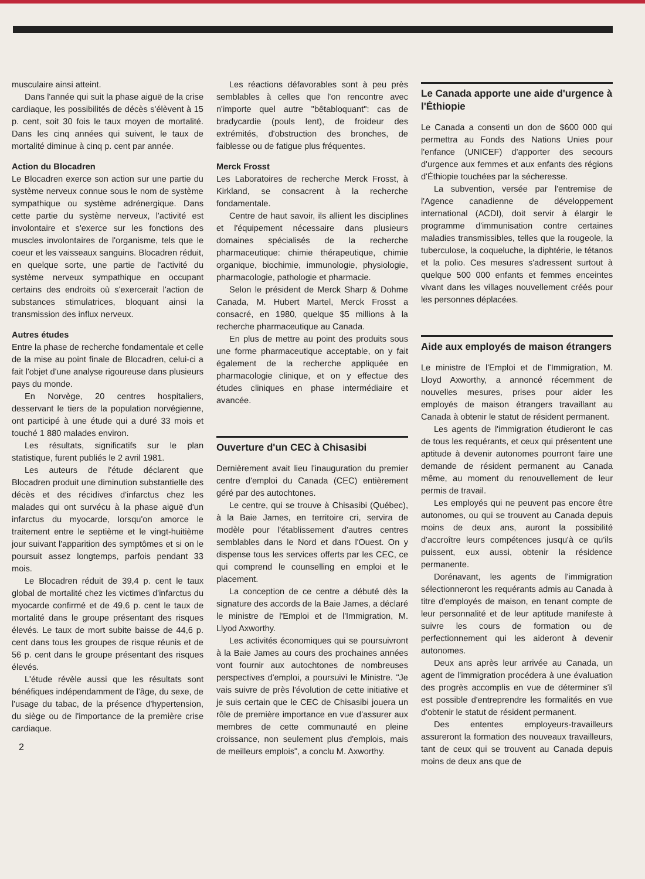musculaire ainsi atteint.
Dans l'année qui suit la phase aiguë de la crise cardiaque, les possibilités de décès s'élèvent à 15 p. cent, soit 30 fois le taux moyen de mortalité. Dans les cinq années qui suivent, le taux de mortalité diminue à cinq p. cent par année.
Action du Blocadren
Le Blocadren exerce son action sur une partie du système nerveux connue sous le nom de système sympathique ou système adrénergique. Dans cette partie du système nerveux, l'activité est involontaire et s'exerce sur les fonctions des muscles involontaires de l'organisme, tels que le coeur et les vaisseaux sanguins. Blocadren réduit, en quelque sorte, une partie de l'activité du système nerveux sympathique en occupant certains des endroits où s'exercerait l'action de substances stimulatrices, bloquant ainsi la transmission des influx nerveux.
Autres études
Entre la phase de recherche fondamentale et celle de la mise au point finale de Blocadren, celui-ci a fait l'objet d'une analyse rigoureuse dans plusieurs pays du monde.
En Norvège, 20 centres hospitaliers, desservant le tiers de la population norvégienne, ont participé à une étude qui a duré 33 mois et touché 1 880 malades environ.
Les résultats, significatifs sur le plan statistique, furent publiés le 2 avril 1981.
Les auteurs de l'étude déclarent que Blocadren produit une diminution substantielle des décès et des récidives d'infarctus chez les malades qui ont survécu à la phase aiguë d'un infarctus du myocarde, lorsqu'on amorce le traitement entre le septième et le vingt-huitième jour suivant l'apparition des symptômes et si on le poursuit assez longtemps, parfois pendant 33 mois.
Le Blocadren réduit de 39,4 p. cent le taux global de mortalité chez les victimes d'infarctus du myocarde confirmé et de 49,6 p. cent le taux de mortalité dans le groupe présentant des risques élevés. Le taux de mort subite baisse de 44,6 p. cent dans tous les groupes de risque réunis et de 56 p. cent dans le groupe présentant des risques élevés.
L'étude révèle aussi que les résultats sont bénéfiques indépendamment de l'âge, du sexe, de l'usage du tabac, de la présence d'hypertension, du siège ou de l'importance de la première crise cardiaque.
2
Les réactions défavorables sont à peu près semblables à celles que l'on rencontre avec n'importe quel autre "bêtabloquant": cas de bradycardie (pouls lent), de froideur des extrémités, d'obstruction des bronches, de faiblesse ou de fatigue plus fréquentes.
Merck Frosst
Les Laboratoires de recherche Merck Frosst, à Kirkland, se consacrent à la recherche fondamentale.
Centre de haut savoir, ils allient les disciplines et l'équipement nécessaire dans plusieurs domaines spécialisés de la recherche pharmaceutique: chimie thérapeutique, chimie organique, biochimie, immunologie, physiologie, pharmacologie, pathologie et pharmacie.
Selon le président de Merck Sharp & Dohme Canada, M. Hubert Martel, Merck Frosst a consacré, en 1980, quelque $5 millions à la recherche pharmaceutique au Canada.
En plus de mettre au point des produits sous une forme pharmaceutique acceptable, on y fait également de la recherche appliquée en pharmacologie clinique, et on y effectue des études cliniques en phase intermédiaire et avancée.
Ouverture d'un CEC à Chisasibi
Dernièrement avait lieu l'inauguration du premier centre d'emploi du Canada (CEC) entièrement géré par des autochtones.
Le centre, qui se trouve à Chisasibi (Québec), à la Baie James, en territoire cri, servira de modèle pour l'établissement d'autres centres semblables dans le Nord et dans l'Ouest. On y dispense tous les services offerts par les CEC, ce qui comprend le counselling en emploi et le placement.
La conception de ce centre a débuté dès la signature des accords de la Baie James, a déclaré le ministre de l'Emploi et de l'Immigration, M. Llyod Axworthy.
Les activités économiques qui se poursuivront à la Baie James au cours des prochaines années vont fournir aux autochtones de nombreuses perspectives d'emploi, a poursuivi le Ministre. "Je vais suivre de près l'évolution de cette initiative et je suis certain que le CEC de Chisasibi jouera un rôle de première importance en vue d'assurer aux membres de cette communauté en pleine croissance, non seulement plus d'emplois, mais de meilleurs emplois", a conclu M. Axworthy.
Le Canada apporte une aide d'urgence à l'Éthiopie
Le Canada a consenti un don de $600 000 qui permettra au Fonds des Nations Unies pour l'enfance (UNICEF) d'apporter des secours d'urgence aux femmes et aux enfants des régions d'Éthiopie touchées par la sécheresse.
La subvention, versée par l'entremise de l'Agence canadienne de développement international (ACDI), doit servir à élargir le programme d'immunisation contre certaines maladies transmissibles, telles que la rougeole, la tuberculose, la coqueluche, la diphtérie, le tétanos et la polio. Ces mesures s'adressent surtout à quelque 500 000 enfants et femmes enceintes vivant dans les villages nouvellement créés pour les personnes déplacées.
Aide aux employés de maison étrangers
Le ministre de l'Emploi et de l'Immigration, M. Lloyd Axworthy, a annoncé récemment de nouvelles mesures, prises pour aider les employés de maison étrangers travaillant au Canada à obtenir le statut de résident permanent.
Les agents de l'immigration étudieront le cas de tous les requérants, et ceux qui présentent une aptitude à devenir autonomes pourront faire une demande de résident permanent au Canada même, au moment du renouvellement de leur permis de travail.
Les employés qui ne peuvent pas encore être autonomes, ou qui se trouvent au Canada depuis moins de deux ans, auront la possibilité d'accroître leurs compétences jusqu'à ce qu'ils puissent, eux aussi, obtenir la résidence permanente.
Dorénavant, les agents de l'immigration sélectionneront les requérants admis au Canada à titre d'employés de maison, en tenant compte de leur personnalité et de leur aptitude manifeste à suivre les cours de formation ou de perfectionnement qui les aideront à devenir autonomes.
Deux ans après leur arrivée au Canada, un agent de l'immigration procédera à une évaluation des progrès accomplis en vue de déterminer s'il est possible d'entreprendre les formalités en vue d'obtenir le statut de résident permanent.
Des ententes employeurs-travailleurs assureront la formation des nouveaux travailleurs, tant de ceux qui se trouvent au Canada depuis moins de deux ans que de